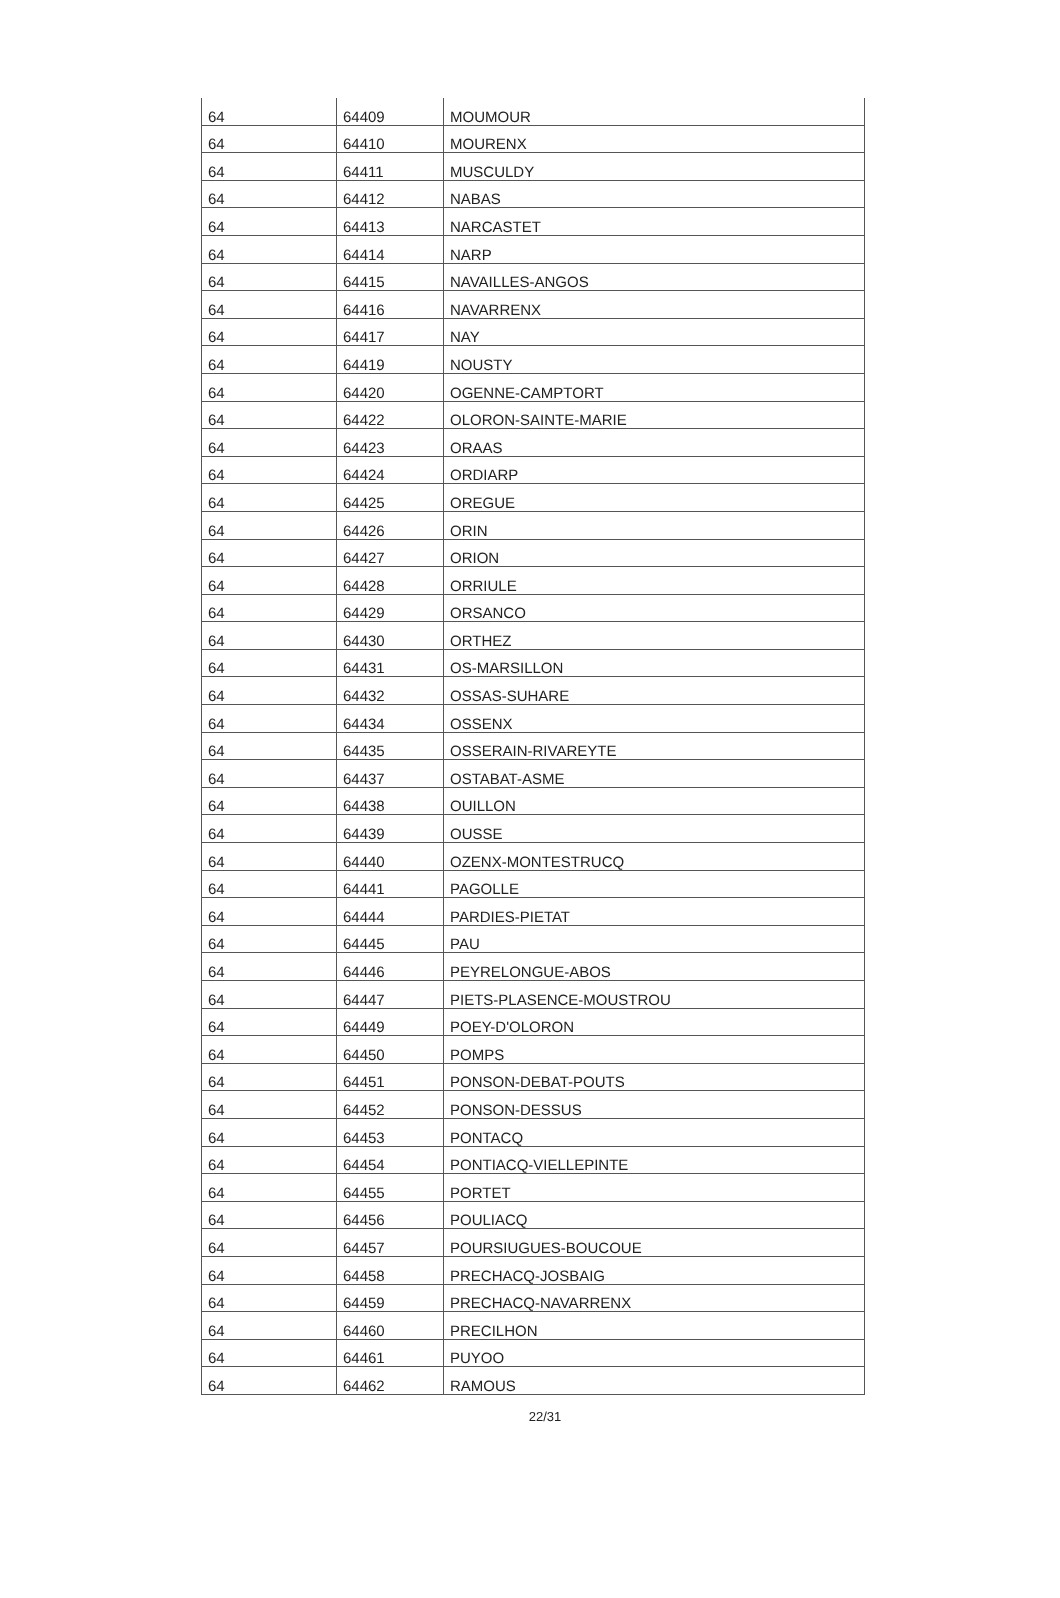| 64 | 64409 | MOUMOUR |
| 64 | 64410 | MOURENX |
| 64 | 64411 | MUSCULDY |
| 64 | 64412 | NABAS |
| 64 | 64413 | NARCASTET |
| 64 | 64414 | NARP |
| 64 | 64415 | NAVAILLES-ANGOS |
| 64 | 64416 | NAVARRENX |
| 64 | 64417 | NAY |
| 64 | 64419 | NOUSTY |
| 64 | 64420 | OGENNE-CAMPTORT |
| 64 | 64422 | OLORON-SAINTE-MARIE |
| 64 | 64423 | ORAAS |
| 64 | 64424 | ORDIARP |
| 64 | 64425 | OREGUE |
| 64 | 64426 | ORIN |
| 64 | 64427 | ORION |
| 64 | 64428 | ORRIULE |
| 64 | 64429 | ORSANCO |
| 64 | 64430 | ORTHEZ |
| 64 | 64431 | OS-MARSILLON |
| 64 | 64432 | OSSAS-SUHARE |
| 64 | 64434 | OSSENX |
| 64 | 64435 | OSSERAIN-RIVAREYTE |
| 64 | 64437 | OSTABAT-ASME |
| 64 | 64438 | OUILLON |
| 64 | 64439 | OUSSE |
| 64 | 64440 | OZENX-MONTESTRUCQ |
| 64 | 64441 | PAGOLLE |
| 64 | 64444 | PARDIES-PIETAT |
| 64 | 64445 | PAU |
| 64 | 64446 | PEYRELONGUE-ABOS |
| 64 | 64447 | PIETS-PLASENCE-MOUSTROU |
| 64 | 64449 | POEY-D'OLORON |
| 64 | 64450 | POMPS |
| 64 | 64451 | PONSON-DEBAT-POUTS |
| 64 | 64452 | PONSON-DESSUS |
| 64 | 64453 | PONTACQ |
| 64 | 64454 | PONTIACQ-VIELLEPINTE |
| 64 | 64455 | PORTET |
| 64 | 64456 | POULIACQ |
| 64 | 64457 | POURSIUGUES-BOUCOUE |
| 64 | 64458 | PRECHACQ-JOSBAIG |
| 64 | 64459 | PRECHACQ-NAVARRENX |
| 64 | 64460 | PRECILHON |
| 64 | 64461 | PUYOO |
| 64 | 64462 | RAMOUS |
22/31